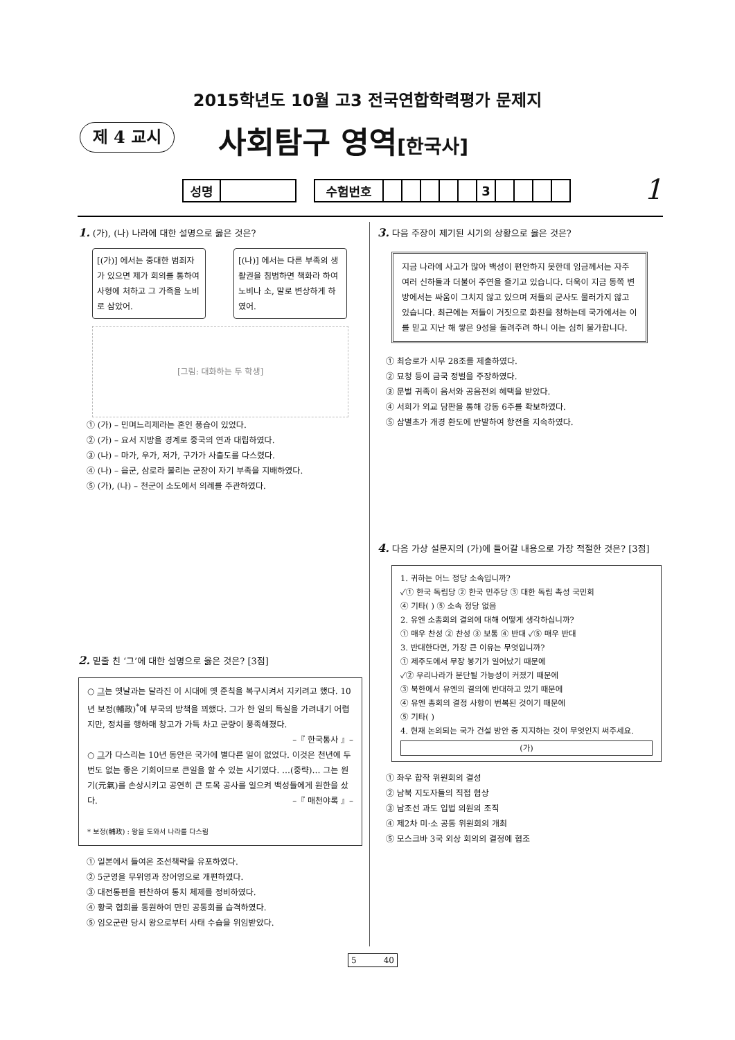2015학년도 10월 고3 전국연합학력평가 문제지
제 4 교시 사회탐구 영역[한국사]
| 성명 | |
| 수험번호 | | | | | | 3 | | | | |
1
1. (가), (나) 나라에 대한 설명으로 옳은 것은?
[(가)] 에서는 중대한 범죄자가 있으면 제가 회의를 통하여 사형에 처하고 그 가족을 노비로 삼았어.
[(나)] 에서는 다른 부족의 생활권을 침범하면 책화라 하여 노비나 소, 말로 변상하게 하였어.
[그림: 대화하는 두 학생]
① (가) – 민며느리제라는 혼인 풍습이 있었다.
② (가) – 요서 지방을 경계로 중국의 연과 대립하였다.
③ (나) – 마가, 우가, 저가, 구가가 사출도를 다스렸다.
④ (나) – 읍군, 삼로라 불리는 군장이 자기 부족을 지배하였다.
⑤ (가), (나) – 천군이 소도에서 의례를 주관하였다.
2. 밑줄 친 ‘그’에 대한 설명으로 옳은 것은? [3점]
○ 그는 옛날과는 달라진 이 시대에 옛 준칙을 복구시켜서 지키려고 했다. 10년 보정(輔政)<sup>*</sup>에 부국의 방책을 꾀했다. 그가 한 일의 득실을 가려내기 어렵지만, 정치를 행하매 창고가 가득 차고 군량이 풍족해졌다.
–『 한국통사 』–
○ 그가 다스리는 10년 동안은 국가에 별다른 일이 없었다. 이것은 천년에 두 번도 없는 좋은 기회이므로 큰일을 할 수 있는 시기였다. …(중략)… 그는 원기(元氣)를 손상시키고 공연히 큰 토목 공사를 일으켜 백성들에게 원한을 샀다. –『 매천야록 』–
* 보정(輔政) : 왕을 도와서 나라를 다스림
① 일본에서 들여온 조선책략을 유포하였다.
② 5군영을 무위영과 장어영으로 개편하였다.
③ 대전통편을 편찬하여 통치 체제를 정비하였다.
④ 황국 협회를 동원하여 만민 공동회를 습격하였다.
⑤ 임오군란 당시 왕으로부터 사태 수습을 위임받았다.
3. 다음 주장이 제기된 시기의 상황으로 옳은 것은?
지금 나라에 사고가 많아 백성이 편안하지 못한데 임금께서는 자주 여러 신하들과 더불어 주연을 즐기고 있습니다. 더욱이 지금 동쪽 변방에서는 싸움이 그치지 않고 있으며 저들의 군사도 물러가지 않고 있습니다. 최근에는 저들이 거짓으로 화친을 청하는데 국가에서는 이를 믿고 지난 해 쌓은 9성을 돌려주려 하니 이는 심히 불가합니다.
① 최승로가 시무 28조를 제출하였다.
② 묘청 등이 금국 정벌을 주장하였다.
③ 문벌 귀족이 음서와 공음전의 혜택을 받았다.
④ 서희가 외교 담판을 통해 강동 6주를 확보하였다.
⑤ 삼별초가 개경 환도에 반발하여 항전을 지속하였다.
4. 다음 가상 설문지의 (가)에 들어갈 내용으로 가장 적절한 것은? [3점]
1. 귀하는 어느 정당 소속입니까?
✓① 한국 독립당 ② 한국 민주당 ③ 대한 독립 촉성 국민회
④ 기타( ) ⑤ 소속 정당 없음
2. 유엔 소총회의 결의에 대해 어떻게 생각하십니까?
① 매우 찬성 ② 찬성 ③ 보통 ④ 반대 ✓⑤ 매우 반대
3. 반대한다면, 가장 큰 이유는 무엇입니까?
① 제주도에서 무장 봉기가 일어났기 때문에
✓② 우리나라가 분단될 가능성이 커졌기 때문에
③ 북한에서 유엔의 결의에 반대하고 있기 때문에
④ 유엔 총회의 결정 사항이 번복된 것이기 때문에
⑤ 기타( )
4. 현재 논의되는 국가 건설 방안 중 지지하는 것이 무엇인지 써주세요.
(가)
① 좌우 합작 위원회의 결성
② 남북 지도자들의 직접 협상
③ 남조선 과도 입법 의원의 조직
④ 제2차 미·소 공동 위원회의 개최
⑤ 모스크바 3국 외상 회의의 결정에 협조
5 40